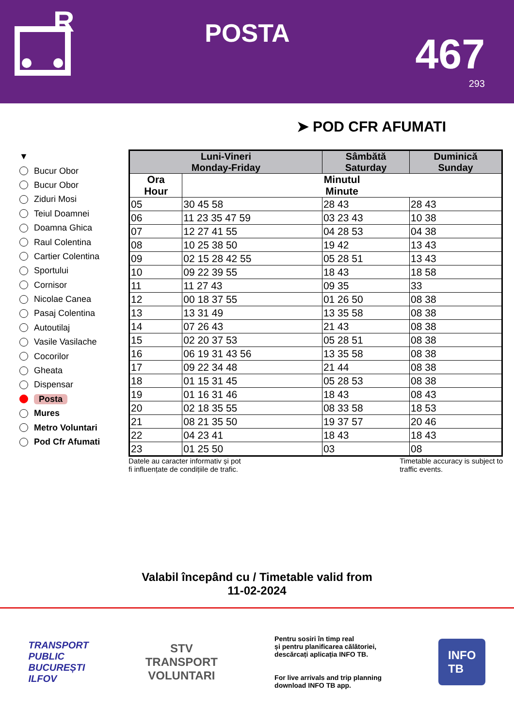R
POSTA
467
293
➤ POD CFR AFUMATI
▼
Bucur Obor
Bucur Obor
Ziduri Mosi
Teiul Doamnei
Doamna Ghica
Raul Colentina
Cartier Colentina
Sportului
Cornisor
Nicolae Canea
Pasaj Colentina
Autoutilaj
Vasile Vasilache
Cocorilor
Gheata
Dispensar
Posta
Mures
Metro Voluntari
Pod Cfr Afumati
| Luni-Vineri Monday-Friday | | Sâmbătă Saturday | Duminică Sunday |
| --- | --- | --- | --- |
| Ora Hour | Minutul Minute | | |
| 05 | 30 45 58 | 28 43 | 28 43 |
| 06 | 11 23 35 47 59 | 03 23 43 | 10 38 |
| 07 | 12 27 41 55 | 04 28 53 | 04 38 |
| 08 | 10 25 38 50 | 19 42 | 13 43 |
| 09 | 02 15 28 42 55 | 05 28 51 | 13 43 |
| 10 | 09 22 39 55 | 18 43 | 18 58 |
| 11 | 11 27 43 | 09 35 | 33 |
| 12 | 00 18 37 55 | 01 26 50 | 08 38 |
| 13 | 13 31 49 | 13 35 58 | 08 38 |
| 14 | 07 26 43 | 21 43 | 08 38 |
| 15 | 02 20 37 53 | 05 28 51 | 08 38 |
| 16 | 06 19 31 43 56 | 13 35 58 | 08 38 |
| 17 | 09 22 34 48 | 21 44 | 08 38 |
| 18 | 01 15 31 45 | 05 28 53 | 08 38 |
| 19 | 01 16 31 46 | 18 43 | 08 43 |
| 20 | 02 18 35 55 | 08 33 58 | 18 53 |
| 21 | 08 21 35 50 | 19 37 57 | 20 46 |
| 22 | 04 23 41 | 18 43 | 18 43 |
| 23 | 01 25 50 | 03 | 08 |
Datele au caracter informativ și pot
fi influențate de condițiile de trafic.
Timetable accuracy is subject to
traffic events.
Valabil începând cu / Timetable valid from
11-02-2024
TRANSPORT
PUBLIC
BUCUREȘTI
ILFOV
STV
TRANSPORT
VOLUNTARI
Pentru sosiri în timp real
și pentru planificarea călătoriei,
descărcați aplicația INFO TB.
For live arrivals and trip planning
download INFO TB app.
INFO
TB